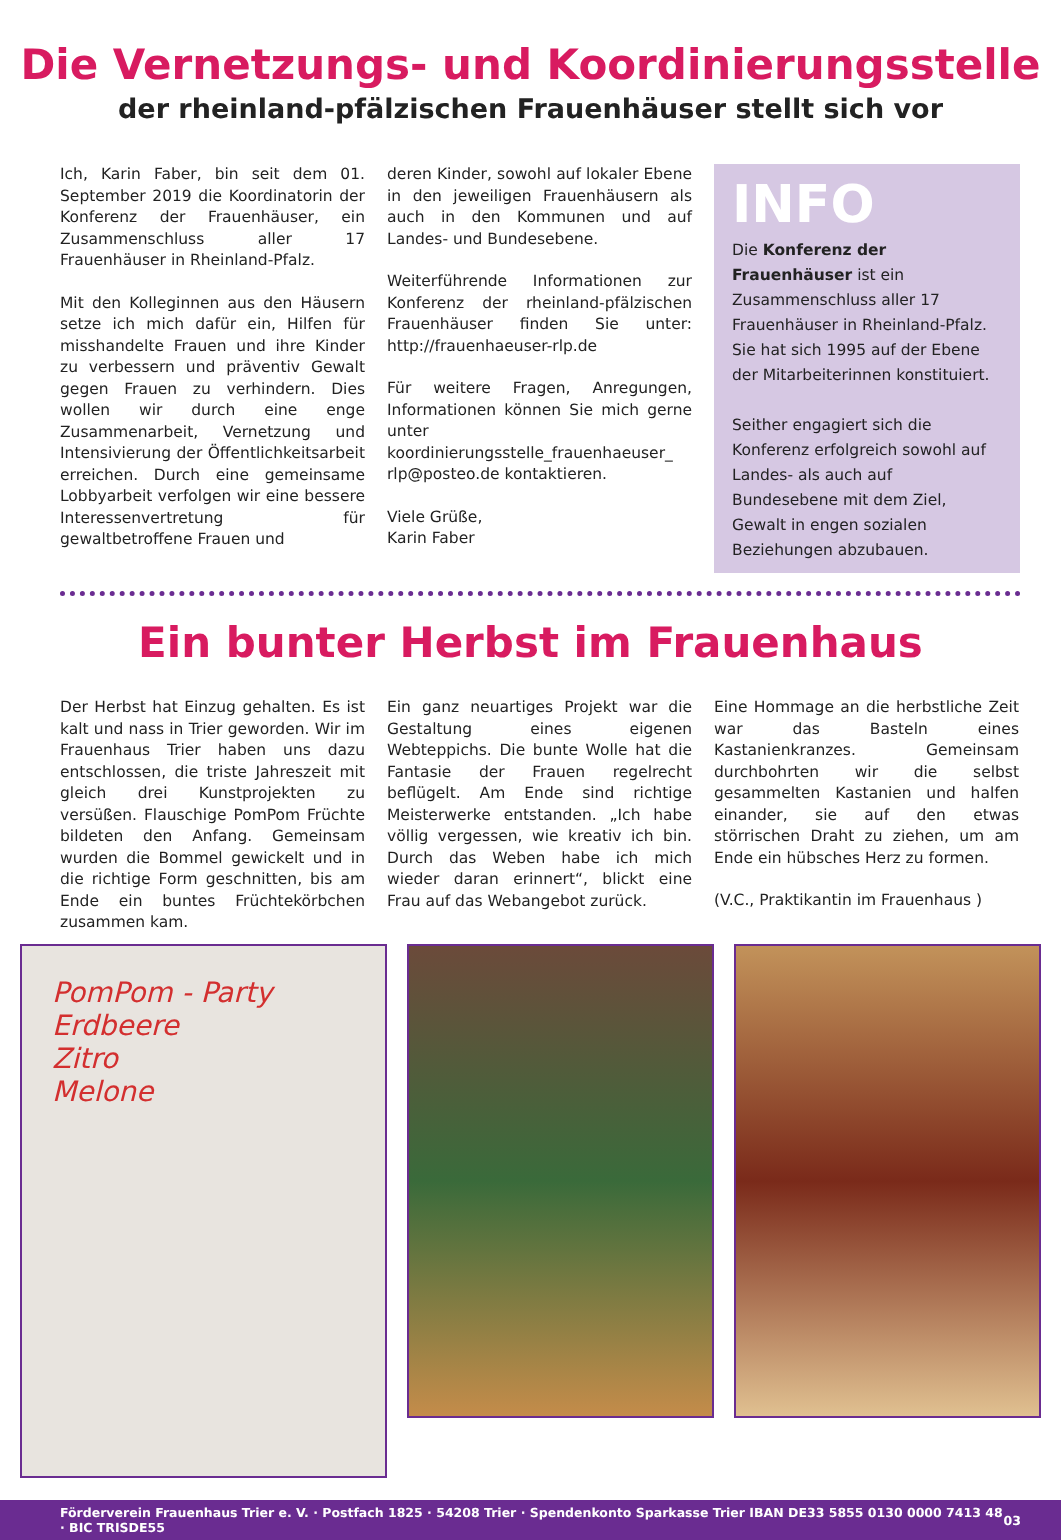Die Vernetzungs- und Koordinierungsstelle
der rheinland-pfälzischen Frauenhäuser stellt sich vor
Ich, Karin Faber, bin seit dem 01. September 2019 die Koordinatorin der Konferenz der Frauenhäuser, ein Zusammenschluss aller 17 Frauenhäuser in Rheinland-Pfalz.
Mit den Kolleginnen aus den Häusern setze ich mich dafür ein, Hilfen für misshandelte Frauen und ihre Kinder zu verbessern und präventiv Gewalt gegen Frauen zu verhindern. Dies wollen wir durch eine enge Zusammenarbeit, Vernetzung und Intensivierung der Öffentlichkeitsarbeit erreichen. Durch eine gemeinsame Lobbyarbeit verfolgen wir eine bessere Interessenvertretung für gewaltbetroffene Frauen und
deren Kinder, sowohl auf lokaler Ebene in den jeweiligen Frauenhäusern als auch in den Kommunen und auf Landes- und Bundesebene.
Weiterführende Informationen zur Konferenz der rheinland-pfälzischen Frauenhäuser finden Sie unter: http://frauenhaeuser-rlp.de
Für weitere Fragen, Anregungen, Informationen können Sie mich gerne unter koordinierungsstelle_frauenhaeuser_ rlp@posteo.de kontaktieren.
Viele Grüße,
Karin Faber
INFO
Die Konferenz der Frauenhäuser ist ein Zusammenschluss aller 17 Frauenhäuser in Rheinland-Pfalz. Sie hat sich 1995 auf der Ebene der Mitarbeiterinnen konstituiert.
Seither engagiert sich die Konferenz erfolgreich sowohl auf Landes- als auch auf Bundesebene mit dem Ziel, Gewalt in engen sozialen Beziehungen abzubauen.
Ein bunter Herbst im Frauenhaus
Der Herbst hat Einzug gehalten. Es ist kalt und nass in Trier geworden. Wir im Frauenhaus Trier haben uns dazu entschlossen, die triste Jahreszeit mit gleich drei Kunstprojekten zu versüßen. Flauschige PomPom Früchte bildeten den Anfang. Gemeinsam wurden die Bommel gewickelt und in die richtige Form geschnitten, bis am Ende ein buntes Früchtekörbchen zusammen kam.
Ein ganz neuartiges Projekt war die Gestaltung eines eigenen Webteppichs. Die bunte Wolle hat die Fantasie der Frauen regelrecht beflügelt. Am Ende sind richtige Meisterwerke entstanden. „Ich habe völlig vergessen, wie kreativ ich bin. Durch das Weben habe ich mich wieder daran erinnert“, blickt eine Frau auf das Webangebot zurück.
Eine Hommage an die herbstliche Zeit war das Basteln eines Kastanienkranzes. Gemeinsam durchbohrten wir die selbst gesammelten Kastanien und halfen einander, sie auf den etwas störrischen Draht zu ziehen, um am Ende ein hübsches Herz zu formen.
(V.C., Praktikantin im Frauenhaus )
PomPom - Party
Erdbeere
Zitro
Melone
Förderverein Frauenhaus Trier e. V. · Postfach 1825 · 54208 Trier · Spendenkonto Sparkasse Trier IBAN DE33 5855 0130 0000 7413 48 · BIC TRISDE55 03